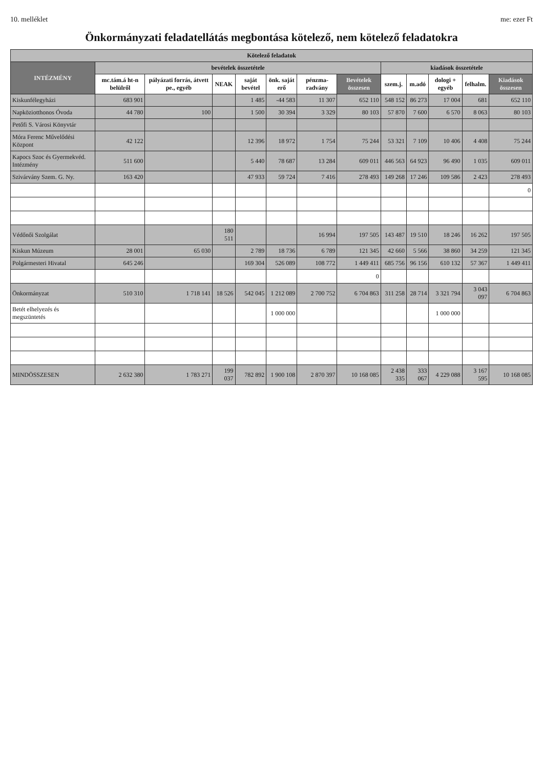10. melléklet me: ezer Ft
Önkormányzati feladatellátás megbontása kötelező, nem kötelező feladatokra
| Kötelező feladatok | | | | | | | | | | | | |
| --- | --- | --- | --- | --- | --- | --- | --- | --- | --- | --- | --- | --- |
| INTÉZMÉNY | bevételek összetétele | | | | | | | kiadások összetétele | | | | |
| | mc.tám.á ht-n belülről | pályázati forrás, átvett pe., egyéb | NEAK | saját bevétel | önk. saját erő | pénzma-radvány | Bevételek összesen | szem.j. | m.adó | dologi + egyéb | felhalm. | Kiadások összesen |
| Kiskunfélegyházi | 683 901 | | | 1 485 | -44 583 | 11 307 | 652 110 | 548 152 | 86 273 | 17 004 | 681 | 652 110 |
| Napköziotthonos Óvoda | 44 780 | 100 | | 1 500 | 30 394 | 3 329 | 80 103 | 57 870 | 7 600 | 6 570 | 8 063 | 80 103 |
| Petőfi S. Városi Könyvtár | | | | | | | | | | | | |
| Móra Ferenc Művelődési Központ | 42 122 | | | 12 396 | 18 972 | 1 754 | 75 244 | 53 321 | 7 109 | 10 406 | 4 408 | 75 244 |
| Kapocs Szoc és Gyermekvéd. Intézmény | 511 600 | | | 5 440 | 78 687 | 13 284 | 609 011 | 446 563 | 64 923 | 96 490 | 1 035 | 609 011 |
| Szivárvány Szem. G. Ny. | 163 420 | | | 47 933 | 59 724 | 7 416 | 278 493 | 149 268 | 17 246 | 109 586 | 2 423 | 278 493 |
| | | | | | | | | | | | | 0 |
| Védőnői Szolgálat | | | 180 511 | | | 16 994 | 197 505 | 143 487 | 19 510 | 18 246 | 16 262 | 197 505 |
| Kiskun Múzeum | 28 001 | 65 030 | | 2 789 | 18 736 | 6 789 | 121 345 | 42 660 | 5 566 | 38 860 | 34 259 | 121 345 |
| Polgármesteri Hivatal | 645 246 | | | 169 304 | 526 089 | 108 772 | 1 449 411 | 685 756 | 96 156 | 610 132 | 57 367 | 1 449 411 |
| | | | | | | | 0 | | | | | |
| Önkormányzat | 510 310 | 1 718 141 | 18 526 | 542 045 | 1 212 089 | 2 700 752 | 6 704 863 | 311 258 | 28 714 | 3 321 794 | 3 043 097 | 6 704 863 |
| Betét elhelyezés és megszüntetés | | | | | 1 000 000 | | | | | 1 000 000 | | |
| MINDÖSSZESEN | 2 632 380 | 1 783 271 | 199 037 | 782 892 | 1 900 108 | 2 870 397 | 10 168 085 | 2 438 335 | 333 067 | 4 229 088 | 3 167 595 | 10 168 085 |